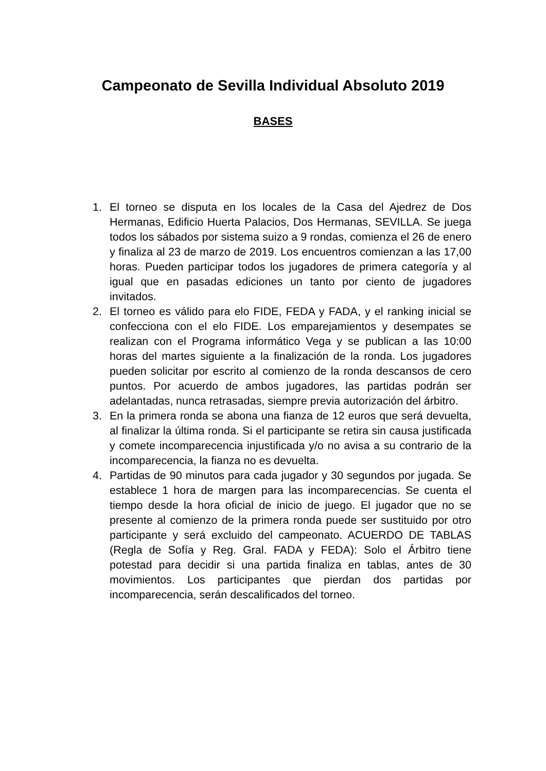Campeonato de Sevilla Individual Absoluto 2019
BASES
1. El torneo se disputa en los locales de la Casa del Ajedrez de Dos Hermanas, Edificio Huerta Palacios, Dos Hermanas, SEVILLA. Se juega todos los sábados por sistema suizo a 9 rondas, comienza el 26 de enero y finaliza al 23 de marzo de 2019. Los encuentros comienzan a las 17,00 horas. Pueden participar todos los jugadores de primera categoría y al igual que en pasadas ediciones un tanto por ciento de jugadores invitados.
2. El torneo es válido para elo FIDE, FEDA y FADA, y el ranking inicial se confecciona con el elo FIDE. Los emparejamientos y desempates se realizan con el Programa informático Vega y se publican a las 10:00 horas del martes siguiente a la finalización de la ronda. Los jugadores pueden solicitar por escrito al comienzo de la ronda descansos de cero puntos. Por acuerdo de ambos jugadores, las partidas podrán ser adelantadas, nunca retrasadas, siempre previa autorización del árbitro.
3. En la primera ronda se abona una fianza de 12 euros que será devuelta, al finalizar la última ronda. Si el participante se retira sin causa justificada y comete incomparecencia injustificada y/o no avisa a su contrario de la incomparecencia, la fianza no es devuelta.
4. Partidas de 90 minutos para cada jugador y 30 segundos por jugada. Se establece 1 hora de margen para las incomparecencias. Se cuenta el tiempo desde la hora oficial de inicio de juego. El jugador que no se presente al comienzo de la primera ronda puede ser sustituido por otro participante y será excluido del campeonato. ACUERDO DE TABLAS (Regla de Sofía y Reg. Gral. FADA y FEDA): Solo el Árbitro tiene potestad para decidir si una partida finaliza en tablas, antes de 30 movimientos. Los participantes que pierdan dos partidas por incomparecencia, serán descalificados del torneo.